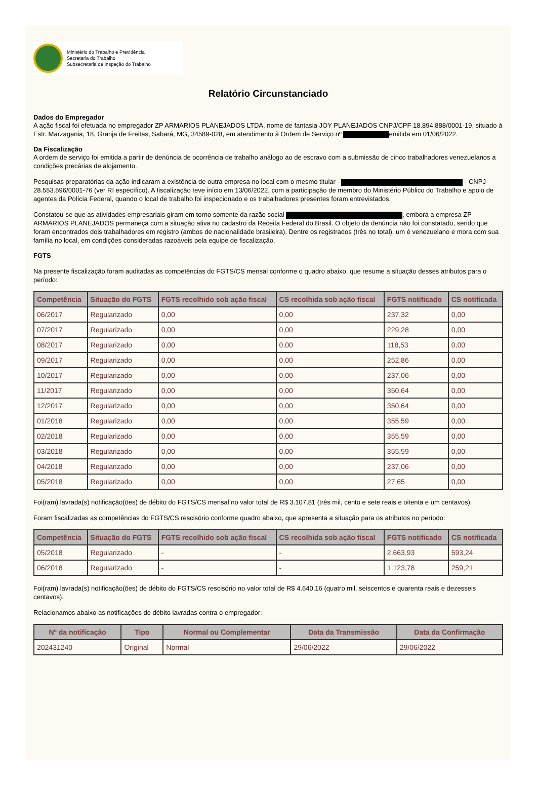Ministério do Trabalho e Previdência
Secretaria do Trabalho
Subsecretaria de Inspeção do Trabalho
Relatório Circunstanciado
Dados do Empregador
A ação fiscal foi efetuada no empregador ZP ARMARIOS PLANEJADOS LTDA, nome de fantasia JOY PLANEJADOS CNPJ/CPF 18.894.888/0001-19, situado à Estr. Marzagania, 18, Granja de Freitas, Sabará, MG, 34589-028, em atendimento à Ordem de Serviço nº emitida em 01/06/2022.
Da Fiscalização
A ordem de serviço foi emitida a partir de denúncia de ocorrência de trabalho análogo ao de escravo com a submissão de cinco trabalhadores venezuelanos a condições precárias de alojamento.
Pesquisas preparatórias da ação indicaram a existência de outra empresa no local com o mesmo titular - - CNPJ 28.553.596/0001-76 (ver RI específico). A fiscalização teve início em 13/06/2022, com a participação de membro do Ministério Público do Trabalho e apoio de agentes da Polícia Federal, quando o local de trabalho foi inspecionado e os trabalhadores presentes foram entrevistados.
Constatou-se que as atividades empresariais giram em torno somente da razão social , embora a empresa ZP ARMÁRIOS PLANEJADOS permaneça com a situação ativa no cadastro da Receita Federal do Brasil. O objeto da denúncia não foi constatado, sendo que foram encontrados dois trabalhadores em registro (ambos de nacionalidade brasileira). Dentre os registrados (três no total), um é venezuelano e mora com sua família no local, em condições consideradas razoáveis pela equipe de fiscalização.
FGTS
Na presente fiscalização foram auditadas as competências do FGTS/CS mensal conforme o quadro abaixo, que resume a situação desses atributos para o período:
| Competência | Situação do FGTS | FGTS recolhido sob ação fiscal | CS recolhida sob ação fiscal | FGTS notificado | CS notificada |
| --- | --- | --- | --- | --- | --- |
| 06/2017 | Regularizado | 0,00 | 0,00 | 237,32 | 0,00 |
| 07/2017 | Regularizado | 0,00 | 0,00 | 229,28 | 0,00 |
| 08/2017 | Regularizado | 0,00 | 0,00 | 118,53 | 0,00 |
| 09/2017 | Regularizado | 0,00 | 0,00 | 252,86 | 0,00 |
| 10/2017 | Regularizado | 0,00 | 0,00 | 237,06 | 0,00 |
| 11/2017 | Regularizado | 0,00 | 0,00 | 350,64 | 0,00 |
| 12/2017 | Regularizado | 0,00 | 0,00 | 350,64 | 0,00 |
| 01/2018 | Regularizado | 0,00 | 0,00 | 355,59 | 0,00 |
| 02/2018 | Regularizado | 0,00 | 0,00 | 355,59 | 0,00 |
| 03/2018 | Regularizado | 0,00 | 0,00 | 355,59 | 0,00 |
| 04/2018 | Regularizado | 0,00 | 0,00 | 237,06 | 0,00 |
| 05/2018 | Regularizado | 0,00 | 0,00 | 27,65 | 0,00 |
Foi(ram) lavrada(s) notificação(ões) de débito do FGTS/CS mensal no valor total de R$ 3.107,81 (três mil, cento e sete reais e oitenta e um centavos).
Foram fiscalizadas as competências do FGTS/CS rescisório conforme quadro abaixo, que apresenta a situação para os atributos no período:
| Competência | Situação do FGTS | FGTS recolhido sob ação fiscal | CS recolhida sob ação fiscal | FGTS notificado | CS notificada |
| --- | --- | --- | --- | --- | --- |
| 05/2018 | Regularizado | - | - | 2.663,93 | 593,24 |
| 06/2018 | Regularizado | - | - | 1.123,78 | 259,21 |
Foi(ram) lavrada(s) notificação(ões) de débito do FGTS/CS rescisório no valor total de R$ 4.640,16 (quatro mil, seiscentos e quarenta reais e dezesseis centavos).
Relacionamos abaixo as notificações de débito lavradas contra o empregador:
| Nº da notificação | Tipo | Normal ou Complementar | Data da Transmissão | Data da Confirmação |
| --- | --- | --- | --- | --- |
| 202431240 | Original | Normal | 29/06/2022 | 29/06/2022 |